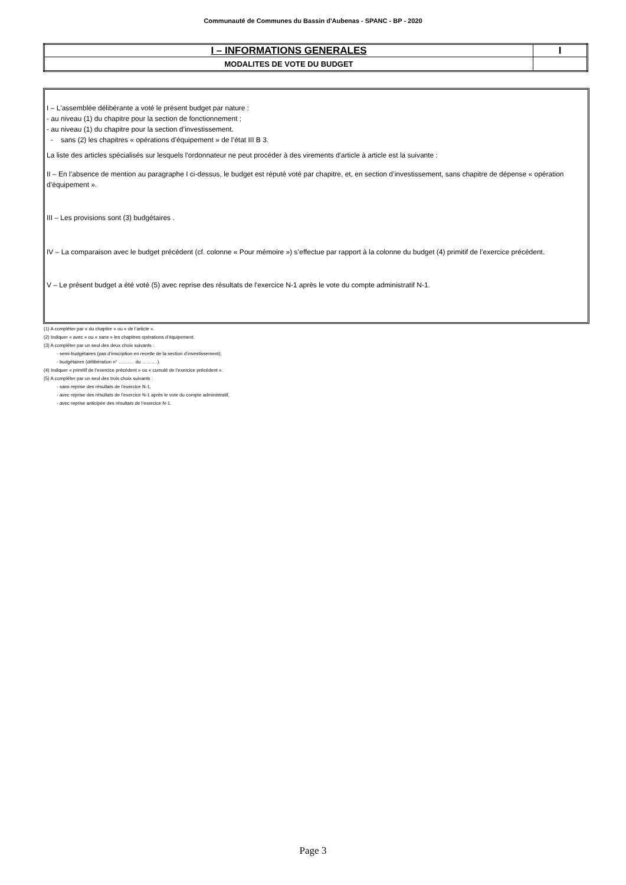Communauté de Communes du Bassin d'Aubenas - SPANC - BP - 2020
| I – INFORMATIONS GENERALES | I |
| MODALITES DE VOTE DU BUDGET | |
I – L'assemblée délibérante a voté le présent budget par nature :
- au niveau (1) du chapitre pour la section de fonctionnement ;
- au niveau (1) du chapitre pour la section d’investissement.
- sans (2) les chapitres « opérations d’équipement » de l’état III B 3.
La liste des articles spécialisés sur lesquels l'ordonnateur ne peut procéder à des virements d'article à article est la suivante :
II – En l’absence de mention au paragraphe I ci-dessus, le budget est réputé voté par chapitre, et, en section d’investissement, sans chapitre de dépense « opération d’équipement ».
III – Les provisions sont (3) budgétaires .
IV – La comparaison avec le budget précédent (cf. colonne « Pour mémoire ») s’effectue par rapport à la colonne du budget (4) primitif de l’exercice précédent.
V – Le présent budget a été voté (5) avec reprise des résultats de l'exercice N-1 après le vote du compte administratif N-1.
(1) A compléter par « du chapitre » ou « de l’article ».
(2) Indiquer « avec » ou « sans » les chapitres opérations d’équipement.
(3) A compléter par un seul des deux choix suivants :
- semi-budgétaires (pas d’inscription en recette de la section d’investissement),
- budgétaires (délibération n° ………. du ……….).
(4) Indiquer « primitif de l’exercice précédent » ou « cumulé de l’exercice précédent ».
(5) A compléter par un seul des trois choix suivants :
- sans reprise des résultats de l’exercice N-1,
- avec reprise des résultats de l’exercice N-1 après le vote du compte administratif,
- avec reprise anticipée des résultats de l’exercice N-1.
Page 3